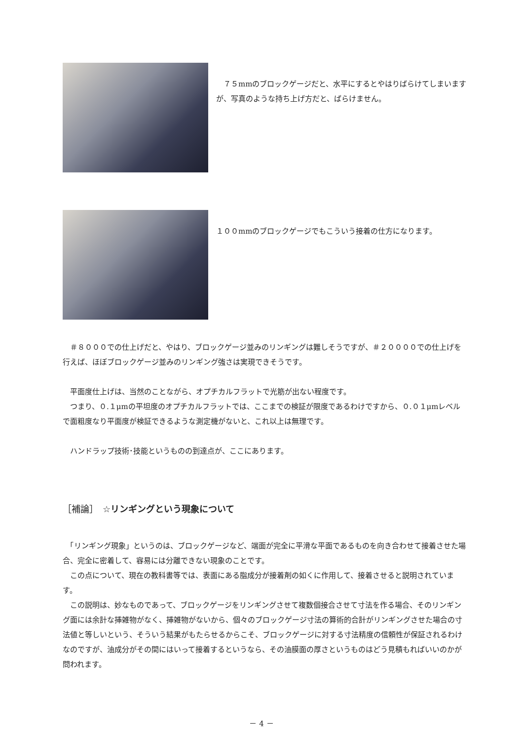７５mmのブロックゲージだと、水平にするとやはりばらけてしまいますが、写真のような持ち上げ方だと、ばらけません。
１００mmのブロックゲージでもこういう接着の仕方になります。
　＃８０００での仕上げだと、やはり、ブロックゲージ並みのリンギングは難しそうですが、＃２００００での仕上げを行えば、ほぼブロックゲージ並みのリンギング強さは実現できそうです。
　平面度仕上げは、当然のことながら、オプチカルフラットで光筋が出ない程度です。
　つまり、０.１μmの平坦度のオプチカルフラットでは、ここまでの検証が限度であるわけですから、０.０１μmレベルで面粗度なり平面度が検証できるような測定機がないと、これ以上は無理です。
　ハンドラップ技術･技能というものの到達点が、ここにあります。
［補論］　☆リンギングという現象について
　「リンギング現象」というのは、ブロックゲージなど、端面が完全に平滑な平面であるものを向き合わせて接着させた場合、完全に密着して、容易には分離できない現象のことです。
　この点について、現在の教科書等では、表面にある脂成分が接着剤の如くに作用して、接着させると説明されています。
　この説明は、妙なものであって、ブロックゲージをリンギングさせて複数個接合させて寸法を作る場合、そのリンギング面には余計な挿雑物がなく、挿雑物がないから、個々のブロックゲージ寸法の算術的合計がリンギングさせた場合の寸法値と等しいという、そういう結果がもたらせるからこそ、ブロックゲージに対する寸法精度の信頼性が保証されるわけなのですが、油成分がその間にはいって接着するというなら、その油膜面の厚さというものはどう見積もればいいのかが問われます。
－ 4 －